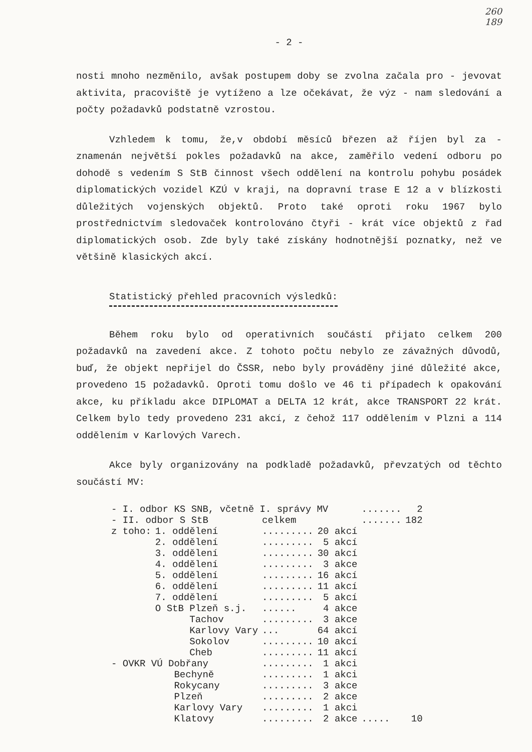260
189
- 2 -
nosti mnoho nezměnilo, avšak postupem doby se zvolna začala pro - jevovat aktivita, pracoviště je vytíženo a lze očekávat, že výz - nam sledování a počty požadavků podstatně vzrostou.
Vzhledem k tomu, že,v období měsíců březen až říjen byl za - znamenán největší pokles požadavků na akce, zaměřilo vedení odboru po dohodě s vedením S StB činnost všech oddělení na kontrolu pohybu posádek diplomatických vozidel KZÚ v kraji, na dopravní trase E 12 a v blízkosti důležitých vojenských objektů. Proto také oproti roku 1967 bylo prostřednictvím sledovaček kontrolováno čtyři - krát více objektů z řad diplomatických osob. Zde byly také získány hodnotnější poznatky, než ve většině klasických akcí.
Statistický přehled pracovních výsledků:
Během roku bylo od operativních součástí přijato celkem 200 požadavků na zavedení akce. Z tohoto počtu nebylo ze závažných důvodů, buď, že objekt nepřijel do ČSSR, nebo byly prováděny jiné důležité akce, provedeno 15 požadavků. Oproti tomu došlo ve 46 ti případech k opakování akce, ku příkladu akce DIPLOMAT a DELTA 12 krát, akce TRANSPORT 22 krát. Celkem bylo tedy provedeno 231 akcí, z čehož 117 oddělením v Plzni a 114 oddělením v Karlových Varech.
Akce byly organizovány na podkladě požadavků, převzatých od těchto součástí MV:
| - I. odbor KS SNB, včetně I. správy MV | | | | ....... | 2 |
| - II. odbor S StB | | celkem | | ....... | 182 |
| z toho: | 1. oddělení | ......... | 20 akcí | | |
| | 2. oddělení | ......... | 5 akcí | | |
| | 3. oddělení | ......... | 30 akcí | | |
| | 4. oddělení | ......... | 3 akce | | |
| | 5. oddělení | ......... | 16 akcí | | |
| | 6. oddělení | ......... | 11 akcí | | |
| | 7. oddělení | ......... | 5 akcí | | |
| | O StB Plzeň s.j. | ...... | 4 akce | | |
| | Tachov | ......... | 3 akce | | |
| | Karlovy Vary | ... | 64 akcí | | |
| | Sokolov | ......... | 10 akcí | | |
| | Cheb | ......... | 11 akcí | | |
| - OVKR VÚ Dobřany | | ......... | 1 akci | | |
| Bechyně | | ......... | 1 akci | | |
| Rokycany | | ......... | 3 akce | | |
| Plzeň | | ......... | 2 akce | | |
| Karlovy Vary | | ......... | 1 akci | | |
| Klatovy | | ......... | 2 akce | ..... | 10 |